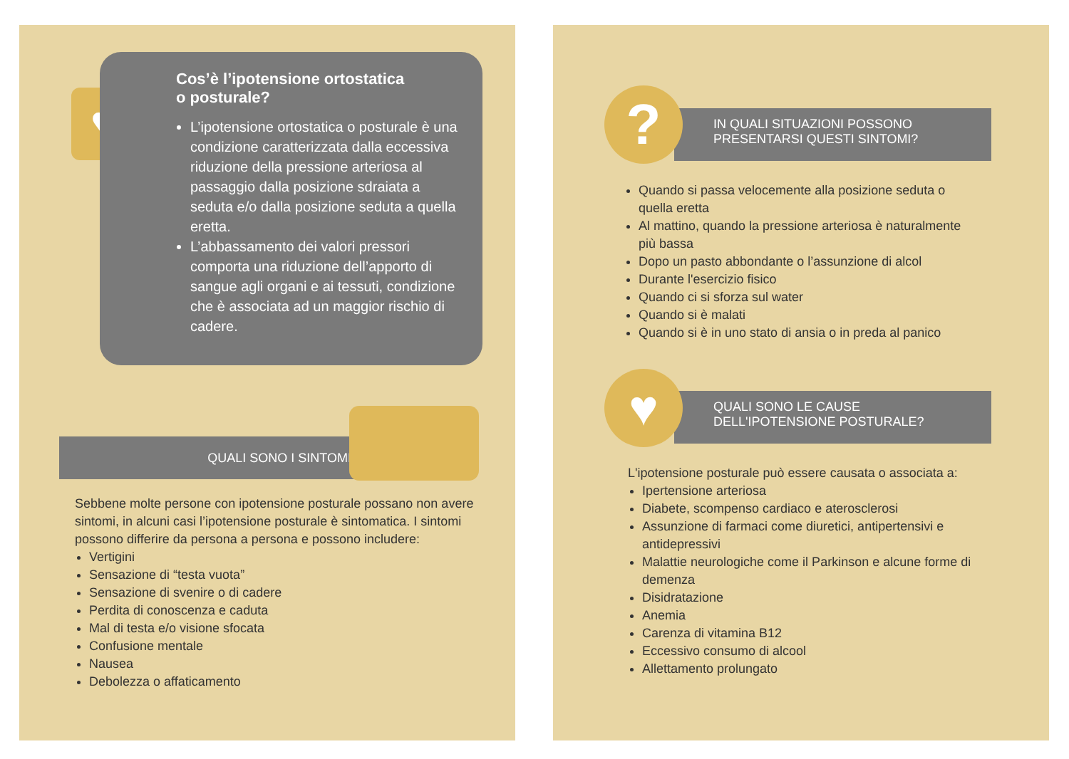♥
Cos’è l’ipotensione ortostatica
o posturale?
L’ipotensione ortostatica o posturale è una condizione caratterizzata dalla eccessiva riduzione della pressione arteriosa al passaggio dalla posizione sdraiata a seduta e/o dalla posizione seduta a quella eretta.
L’abbassamento dei valori pressori comporta una riduzione dell’apporto di sangue agli organi e ai tessuti, condizione che è associata ad un maggior rischio di cadere.
QUALI SONO I SINTOMI?
Sebbene molte persone con ipotensione posturale possano non avere sintomi, in alcuni casi l’ipotensione posturale è sintomatica. I sintomi possono differire da persona a persona e possono includere:
Vertigini
Sensazione di “testa vuota”
Sensazione di svenire o di cadere
Perdita di conoscenza e caduta
Mal di testa e/o visione sfocata
Confusione mentale
Nausea
Debolezza o affaticamento
IN QUALI SITUAZIONI POSSONO
PRESENTARSI QUESTI SINTOMI?
?
Quando si passa velocemente alla posizione seduta o quella eretta
Al mattino, quando la pressione arteriosa è naturalmente più bassa
Dopo un pasto abbondante o l’assunzione di alcol
Durante l'esercizio fisico
Quando ci si sforza sul water
Quando si è malati
Quando si è in uno stato di ansia o in preda al panico
QUALI SONO LE CAUSE
DELL'IPOTENSIONE POSTURALE?
♥
L'ipotensione posturale può essere causata o associata a:
Ipertensione arteriosa
Diabete, scompenso cardiaco e aterosclerosi
Assunzione di farmaci come diuretici, antipertensivi e antidepressivi
Malattie neurologiche come il Parkinson e alcune forme di demenza
Disidratazione
Anemia
Carenza di vitamina B12
Eccessivo consumo di alcool
Allettamento prolungato